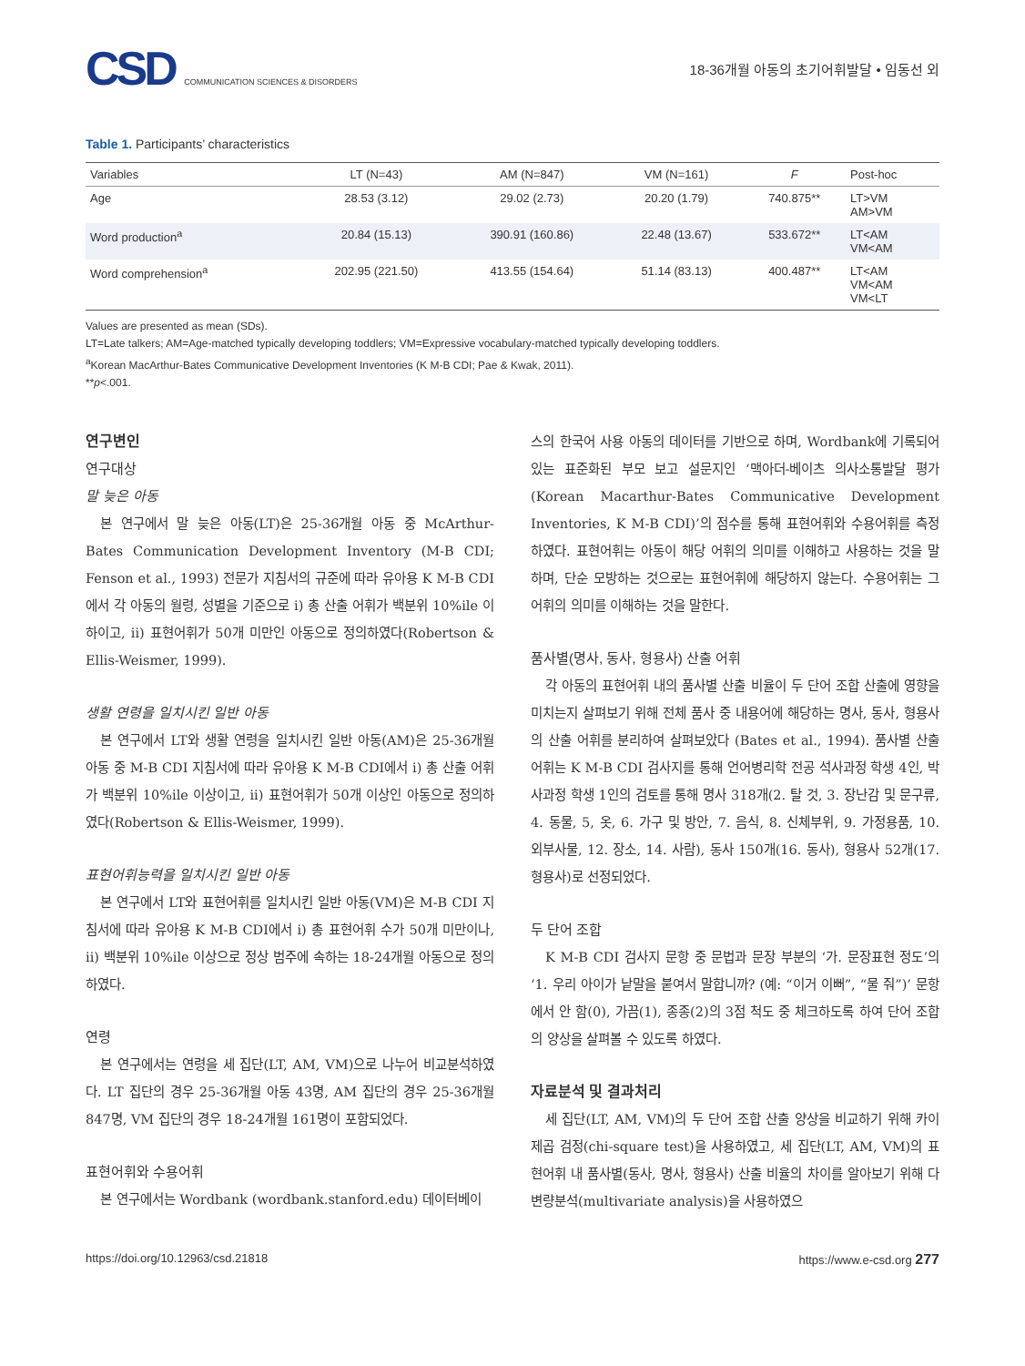CSD COMMUNICATION SCIENCES & DISORDERS
18-36개월 아동의 초기어휘발달 • 임동선 외
Table 1. Participants’ characteristics
| Variables | LT (N=43) | AM (N=847) | VM (N=161) | F | Post-hoc |
| --- | --- | --- | --- | --- | --- |
| Age | 28.53 (3.12) | 29.02 (2.73) | 20.20 (1.79) | 740.875** | LT>VM AM>VM |
| Word production<sup>a</sup> | 20.84 (15.13) | 390.91 (160.86) | 22.48 (13.67) | 533.672** | LT<AM VM<AM |
| Word comprehension<sup>a</sup> | 202.95 (221.50) | 413.55 (154.64) | 51.14 (83.13) | 400.487** | LT<AM VM<AM VM<LT |
Values are presented as mean (SDs).
LT=Late talkers; AM=Age-matched typically developing toddlers; VM=Expressive vocabulary-matched typically developing toddlers.
<sup>a</sup> Korean MacArthur-Bates Communicative Development Inventories (K M-B CDI; Pae & Kwak, 2011).
**p<.001.
연구변인
연구대상
말 늦은 아동
본 연구에서 말 늦은 아동(LT)은 25-36개월 아동 중 McArthur-Bates Communication Development Inventory (M-B CDI; Fenson et al., 1993) 전문가 지침서의 규준에 따라 유아용 K M-B CDI에서 각 아동의 월령, 성별을 기준으로 i) 총 산출 어휘가 백분위 10%ile 이하이고, ii) 표현어휘가 50개 미만인 아동으로 정의하였다(Robertson & Ellis-Weismer, 1999).
생활 연령을 일치시킨 일반 아동
본 연구에서 LT와 생활 연령을 일치시킨 일반 아동(AM)은 25-36개월 아동 중 M-B CDI 지침서에 따라 유아용 K M-B CDI에서 i) 총 산출 어휘가 백분위 10%ile 이상이고, ii) 표현어휘가 50개 이상인 아동으로 정의하였다(Robertson & Ellis-Weismer, 1999).
표현어휘능력을 일치시킨 일반 아동
본 연구에서 LT와 표현어휘를 일치시킨 일반 아동(VM)은 M-B CDI 지침서에 따라 유아용 K M-B CDI에서 i) 총 표현어휘 수가 50개 미만이나, ii) 백분위 10%ile 이상으로 정상 범주에 속하는 18-24개월 아동으로 정의하였다.
연령
본 연구에서는 연령을 세 집단(LT, AM, VM)으로 나누어 비교분석하였다. LT 집단의 경우 25-36개월 아동 43명, AM 집단의 경우 25-36개월 847명, VM 집단의 경우 18-24개월 161명이 포함되었다.
표현어휘와 수용어휘
본 연구에서는 Wordbank (wordbank.stanford.edu) 데이터베이
스의 한국어 사용 아동의 데이터를 기반으로 하며, Wordbank에 기록되어 있는 표준화된 부모 보고 설문지인 ‘맥아더-베이츠 의사소통발달 평가(Korean Macarthur-Bates Communicative Development Inventories, K M-B CDI)’의 점수를 통해 표현어휘와 수용어휘를 측정하였다. 표현어휘는 아동이 해당 어휘의 의미를 이해하고 사용하는 것을 말하며, 단순 모방하는 것으로는 표현어휘에 해당하지 않는다. 수용어휘는 그 어휘의 의미를 이해하는 것을 말한다.
품사별(명사, 동사, 형용사) 산출 어휘
각 아동의 표현어휘 내의 품사별 산출 비율이 두 단어 조합 산출에 영향을 미치는지 살펴보기 위해 전체 품사 중 내용어에 해당하는 명사, 동사, 형용사의 산출 어휘를 분리하여 살펴보았다 (Bates et al., 1994). 품사별 산출 어휘는 K M-B CDI 검사지를 통해 언어병리학 전공 석사과정 학생 4인, 박사과정 학생 1인의 검토를 통해 명사 318개(2. 탈 것, 3. 장난감 및 문구류, 4. 동물, 5, 옷, 6. 가구 및 방안, 7. 음식, 8. 신체부위, 9. 가정용품, 10. 외부사물, 12. 장소, 14. 사람), 동사 150개(16. 동사), 형용사 52개(17. 형용사)로 선정되었다.
두 단어 조합
K M-B CDI 검사지 문항 중 문법과 문장 부분의 ‘가. 문장표현 정도’의 ‘1. 우리 아이가 낱말을 붙여서 말합니까? (예: “이거 이뻐”, “물 줘”)’ 문항에서 안 함(0), 가끔(1), 종종(2)의 3점 척도 중 체크하도록 하여 단어 조합의 양상을 살펴볼 수 있도록 하였다.
자료분석 및 결과처리
세 집단(LT, AM, VM)의 두 단어 조합 산출 양상을 비교하기 위해 카이제곱 검정(chi-square test)을 사용하였고, 세 집단(LT, AM, VM)의 표현어휘 내 품사별(동사, 명사, 형용사) 산출 비율의 차이를 알아보기 위해 다변량분석(multivariate analysis)을 사용하였으
https://doi.org/10.12963/csd.21818 https://www.e-csd.org 277